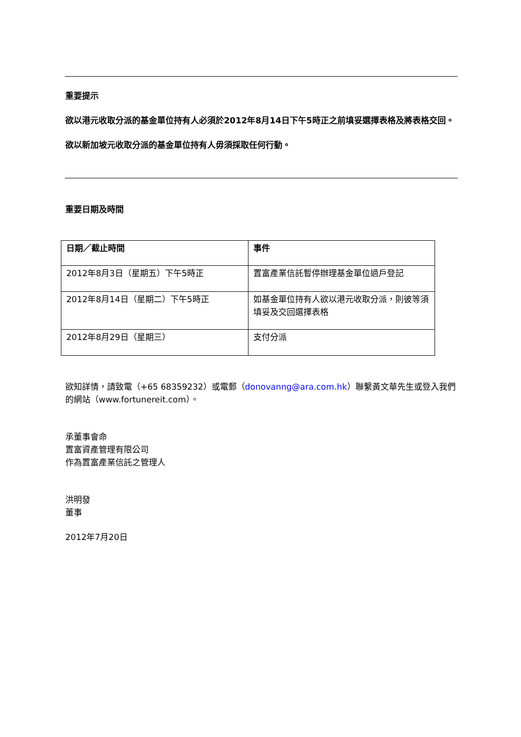重要提示
欲以港元收取分派的基金單位持有人必須於2012年8月14日下午5時正之前填妥選擇表格及將表格交回。
欲以新加坡元收取分派的基金單位持有人毋須採取任何行動。
重要日期及時間
| 日期／截止時間 | 事件 |
| 2012年8月3日（星期五）下午5時正 | 置富產業信託暫停辦理基金單位過戶登記 |
| 2012年8月14日（星期二）下午5時正 | 如基金單位持有人欲以港元收取分派，則彼等須填妥及交回選擇表格 |
| 2012年8月29日（星期三） | 支付分派 |
欲知詳情，請致電（+65 68359232）或電郵（donovanng@ara.com.hk）聯繫黃文華先生或登入我們的網站（www.fortunereit.com）。
承董事會命
置富資產管理有限公司
作為置富產業信託之管理人
洪明發
董事
2012年7月20日